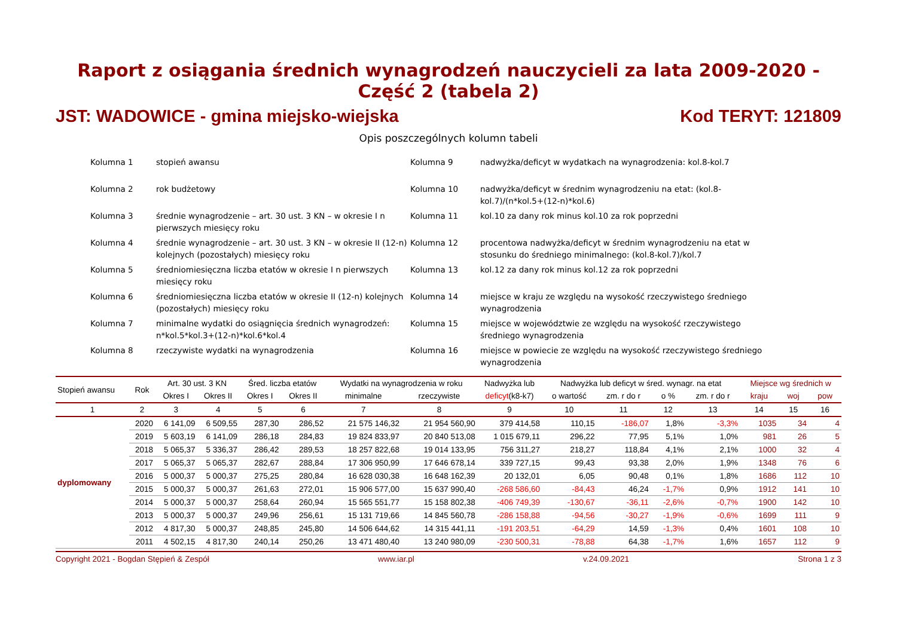Raport z osiągania średnich wynagrodzeń nauczycieli za lata 2009-2020 - Część 2 (tabela 2)
JST: WADOWICE - gmina miejsko-wiejska Kod TERYT: 121809
Opis poszczególnych kolumn tabeli
Kolumna 1
stopień awansu
Kolumna 9
nadwyżka/deficyt w wydatkach na wynagrodzenia: kol.8-kol.7
Kolumna 2
rok budżetowy
Kolumna 10
nadwyżka/deficyt w średnim wynagrodzeniu na etat: (kol.8-kol.7)/(n*kol.5+(12-n)*kol.6)
Kolumna 3
średnie wynagrodzenie – art. 30 ust. 3 KN – w okresie I n pierwszych miesięcy roku
Kolumna 11
kol.10 za dany rok minus kol.10 za rok poprzedni
Kolumna 4
średnie wynagrodzenie – art. 30 ust. 3 KN – w okresie II (12-n) kolejnych (pozostałych) miesięcy roku
Kolumna 12
procentowa nadwyżka/deficyt w średnim wynagrodzeniu na etat w stosunku do średniego minimalnego: (kol.8-kol.7)/kol.7
Kolumna 5
średniomiesięczna liczba etatów w okresie I n pierwszych miesięcy roku
Kolumna 13
kol.12 za dany rok minus kol.12 za rok poprzedni
Kolumna 6
średniomiesięczna liczba etatów w okresie II (12-n) kolejnych (pozostałych) miesięcy roku
Kolumna 14
miejsce w kraju ze względu na wysokość rzeczywistego średniego wynagrodzenia
Kolumna 7
minimalne wydatki do osiągnięcia średnich wynagrodzeń: n*kol.5*kol.3+(12-n)*kol.6*kol.4
Kolumna 15
miejsce w województwie ze względu na wysokość rzeczywistego średniego wynagrodzenia
Kolumna 8
rzeczywiste wydatki na wynagrodzenia
Kolumna 16
miejsce w powiecie ze względu na wysokość rzeczywistego średniego wynagrodzenia
| Stopień awansu | Rok | Art. 30 ust. 3 KN | | Śred. liczba etatów | | Wydatki na wynagrodzenia w roku | | Nadwyżka lub | Nadwyżka lub deficyt w śred. wynagr. na etat | | | | Miejsce wg średnich w | | |
| --- | --- | --- | --- | --- | --- | --- | --- | --- | --- | --- | --- | --- | --- | --- | --- |
| | | Okres I | Okres II | Okres I | Okres II | minimalne | rzeczywiste | deficyt (k8-k7) | o wartość | zm. r do r | o % | zm. r do r | kraju | woj | pow |
| 1 | 2 | 3 | 4 | 5 | 6 | 7 | 8 | 9 | 10 | 11 | 12 | 13 | 14 | 15 | 16 |
| dyplomowany | 2020 | 6 141,09 | 6 509,55 | 287,30 | 286,52 | 21 575 146,32 | 21 954 560,90 | 379 414,58 | 110,15 | -186,07 | 1,8% | -3,3% | 1035 | 34 | 4 |
| | 2019 | 5 603,19 | 6 141,09 | 286,18 | 284,83 | 19 824 833,97 | 20 840 513,08 | 1 015 679,11 | 296,22 | 77,95 | 5,1% | 1,0% | 981 | 26 | 5 |
| | 2018 | 5 065,37 | 5 336,37 | 286,42 | 289,53 | 18 257 822,68 | 19 014 133,95 | 756 311,27 | 218,27 | 118,84 | 4,1% | 2,1% | 1000 | 32 | 4 |
| | 2017 | 5 065,37 | 5 065,37 | 282,67 | 288,84 | 17 306 950,99 | 17 646 678,14 | 339 727,15 | 99,43 | 93,38 | 2,0% | 1,9% | 1348 | 76 | 6 |
| | 2016 | 5 000,37 | 5 000,37 | 275,25 | 280,84 | 16 628 030,38 | 16 648 162,39 | 20 132,01 | 6,05 | 90,48 | 0,1% | 1,8% | 1686 | 112 | 10 |
| | 2015 | 5 000,37 | 5 000,37 | 261,63 | 272,01 | 15 906 577,00 | 15 637 990,40 | -268 586,60 | -84,43 | 46,24 | -1,7% | 0,9% | 1912 | 141 | 10 |
| | 2014 | 5 000,37 | 5 000,37 | 258,64 | 260,94 | 15 565 551,77 | 15 158 802,38 | -406 749,39 | -130,67 | -36,11 | -2,6% | -0,7% | 1900 | 142 | 10 |
| | 2013 | 5 000,37 | 5 000,37 | 249,96 | 256,61 | 15 131 719,66 | 14 845 560,78 | -286 158,88 | -94,56 | -30,27 | -1,9% | -0,6% | 1699 | 111 | 9 |
| | 2012 | 4 817,30 | 5 000,37 | 248,85 | 245,80 | 14 506 644,62 | 14 315 441,11 | -191 203,51 | -64,29 | 14,59 | -1,3% | 0,4% | 1601 | 108 | 10 |
| | 2011 | 4 502,15 | 4 817,30 | 240,14 | 250,26 | 13 471 480,40 | 13 240 980,09 | -230 500,31 | -78,88 | 64,38 | -1,7% | 1,6% | 1657 | 112 | 9 |
Copyright 2021 - Bogdan Stępień & Zespół www.iar.pl v.24.09.2021 Strona 1 z 3